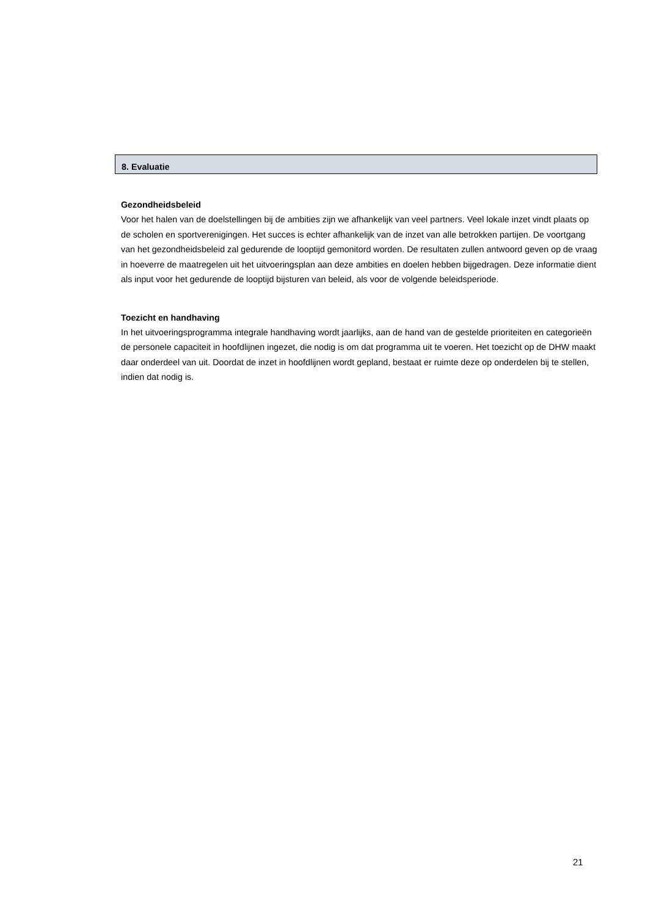8. Evaluatie
Gezondheidsbeleid
Voor het halen van de doelstellingen bij de ambities zijn we afhankelijk van veel partners. Veel lokale inzet vindt plaats op de scholen en sportverenigingen. Het succes is echter afhankelijk van de inzet van alle betrokken partijen. De voortgang van het gezondheidsbeleid zal gedurende de looptijd gemonitord worden. De resultaten zullen antwoord geven op de vraag in hoeverre de maatregelen uit het uitvoeringsplan aan deze ambities en doelen hebben bijgedragen. Deze informatie dient als input voor het gedurende de looptijd bijsturen van beleid, als voor de volgende beleidsperiode.
Toezicht en handhaving
In het uitvoeringsprogramma integrale handhaving wordt jaarlijks, aan de hand van de gestelde prioriteiten en categorieën de personele capaciteit in hoofdlijnen ingezet, die nodig is om dat programma uit te voeren. Het toezicht op de DHW maakt daar onderdeel van uit. Doordat de inzet in hoofdlijnen wordt gepland, bestaat er ruimte deze op onderdelen bij te stellen, indien dat nodig is.
21